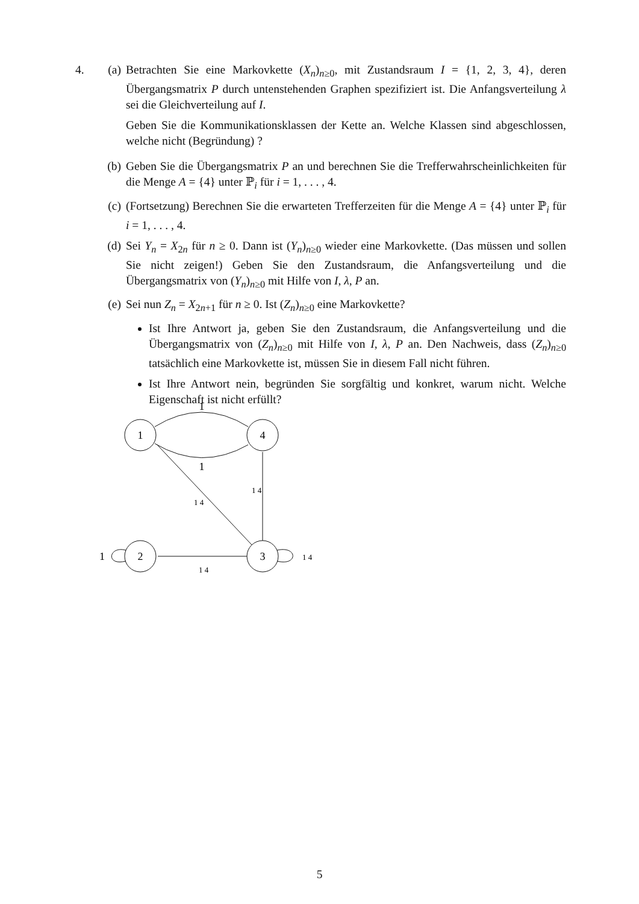4. (a) Betrachten Sie eine Markovkette (X<sub>n</sub>)<sub>n≥0</sub>, mit Zustandsraum I = {1, 2, 3, 4}, deren Übergangsmatrix P durch untenstehenden Graphen spezifiziert ist. Die Anfangsverteilung λ sei die Gleichverteilung auf I.
Geben Sie die Kommunikationsklassen der Kette an. Welche Klassen sind abgeschlossen, welche nicht (Begründung) ?
(b) Geben Sie die Übergangsmatrix P an und berechnen Sie die Trefferwahrscheinlichkeiten für die Menge A = {4} unter ℙ<sub>i</sub> für i = 1, . . . , 4.
(c) (Fortsetzung) Berechnen Sie die erwarteten Trefferzeiten für die Menge A = {4} unter ℙ<sub>i</sub> für i = 1, . . . , 4.
(d) Sei Y<sub>n</sub> = X<sub>2n</sub> für n ≥ 0. Dann ist (Y<sub>n</sub>)<sub>n≥0</sub> wieder eine Markovkette. (Das müssen und sollen Sie nicht zeigen!) Geben Sie den Zustandsraum, die Anfangsverteilung und die Übergangsmatrix von (Y<sub>n</sub>)<sub>n≥0</sub> mit Hilfe von I, λ, P an.
(e) Sei nun Z<sub>n</sub> = X<sub>2n+1</sub> für n ≥ 0. Ist (Z<sub>n</sub>)<sub>n≥0</sub> eine Markovkette?
Ist Ihre Antwort ja, geben Sie den Zustandsraum, die Anfangsverteilung und die Übergangsmatrix von (Z<sub>n</sub>)<sub>n≥0</sub> mit Hilfe von I, λ, P an. Den Nachweis, dass (Z<sub>n</sub>)<sub>n≥0</sub> tatsächlich eine Markovkette ist, müssen Sie in diesem Fall nicht führen.
Ist Ihre Antwort nein, begründen Sie sorgfältig und konkret, warum nicht. Welche Eigenschaft ist nicht erfüllt?
1
1
1
4
2
3
1
1 4
1 4
1 4
1 4
5